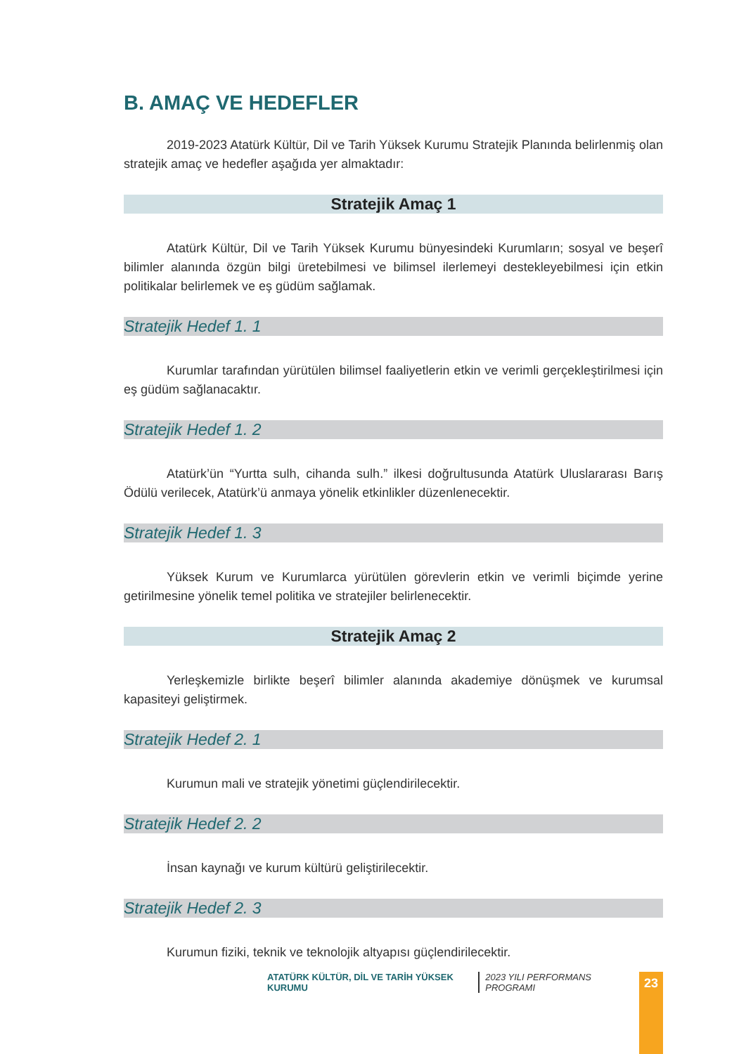B. AMAÇ VE HEDEFLER
2019-2023 Atatürk Kültür, Dil ve Tarih Yüksek Kurumu Stratejik Planında belirlenmiş olan stratejik amaç ve hedefler aşağıda yer almaktadır:
Stratejik Amaç 1
Atatürk Kültür, Dil ve Tarih Yüksek Kurumu bünyesindeki Kurumların; sosyal ve beşerî bilimler alanında özgün bilgi üretebilmesi ve bilimsel ilerlemeyi destekleyebilmesi için etkin politikalar belirlemek ve eş güdüm sağlamak.
Stratejik Hedef 1. 1
Kurumlar tarafından yürütülen bilimsel faaliyetlerin etkin ve verimli gerçekleştirilmesi için eş güdüm sağlanacaktır.
Stratejik Hedef 1. 2
Atatürk’ün “Yurtta sulh, cihanda sulh.” ilkesi doğrultusunda Atatürk Uluslararası Barış Ödülü verilecek, Atatürk’ü anmaya yönelik etkinlikler düzenlenecektir.
Stratejik Hedef 1. 3
Yüksek Kurum ve Kurumlarca yürütülen görevlerin etkin ve verimli biçimde yerine getirilmesine yönelik temel politika ve stratejiler belirlenecektir.
Stratejik Amaç 2
Yerleşkemizle birlikte beşerî bilimler alanında akademiye dönüşmek ve kurumsal kapasiteyi geliştirmek.
Stratejik Hedef 2. 1
Kurumun mali ve stratejik yönetimi güçlendirilecektir.
Stratejik Hedef 2. 2
İnsan kaynağı ve kurum kültürü geliştirilecektir.
Stratejik Hedef 2. 3
Kurumun fiziki, teknik ve teknolojik altyapısı güçlendirilecektir.
ATATÜRK KÜLTÜR, DİL VE TARİH YÜKSEK KURUMU 2023 YILI PERFORMANS PROGRAMI 23